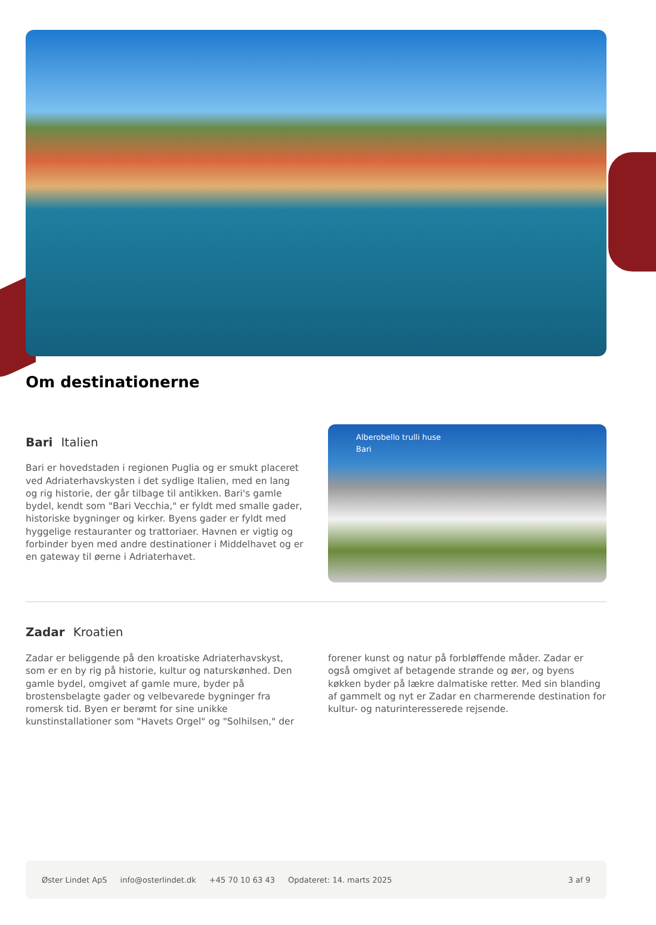Om destinationerne
Bari Italien
Bari er hovedstaden i regionen Puglia og er smukt placeret ved Adriaterhavskysten i det sydlige Italien, med en lang og rig historie, der går tilbage til antikken. Bari's gamle bydel, kendt som "Bari Vecchia," er fyldt med smalle gader, historiske bygninger og kirker. Byens gader er fyldt med hyggelige restauranter og trattoriaer. Havnen er vigtig og forbinder byen med andre destinationer i Middelhavet og er en gateway til øerne i Adriaterhavet.
Alberobello trulli huse
Bari
Zadar Kroatien
Zadar er beliggende på den kroatiske Adriaterhavskyst, som er en by rig på historie, kultur og naturskønhed. Den gamle bydel, omgivet af gamle mure, byder på brostensbelagte gader og velbevarede bygninger fra romersk tid. Byen er berømt for sine unikke kunstinstallationer som "Havets Orgel" og "Solhilsen," der
forener kunst og natur på forbløffende måder. Zadar er også omgivet af betagende strande og øer, og byens køkken byder på lækre dalmatiske retter. Med sin blanding af gammelt og nyt er Zadar en charmerende destination for kultur- og naturinteresserede rejsende.
Øster Lindet ApS info@osterlindet.dk +45 70 10 63 43 Opdateret: 14. marts 2025 3 af 9